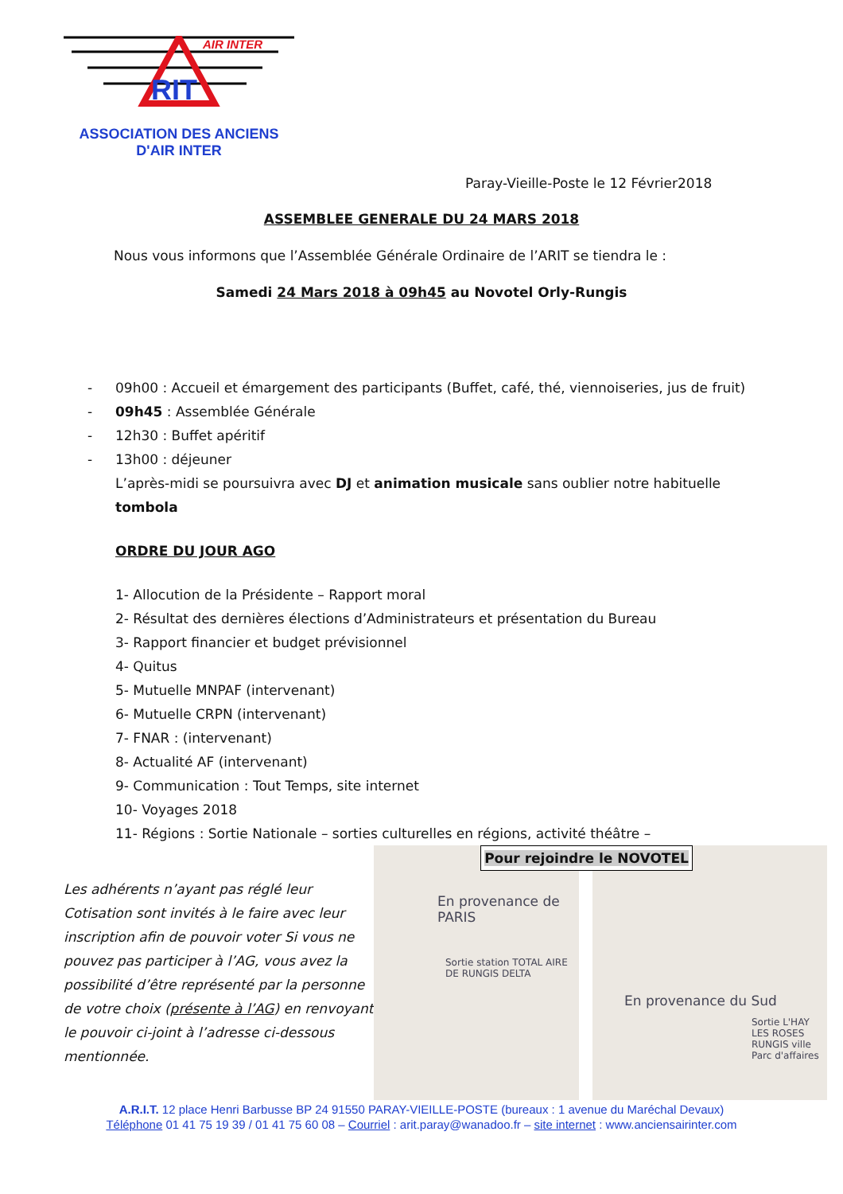AIR INTER
RIT
ASSOCIATION DES ANCIENS
D'AIR INTER
Paray-Vieille-Poste le 12 Février2018
ASSEMBLEE GENERALE DU 24 MARS 2018
Nous vous informons que l’Assemblée Générale Ordinaire de l’ARIT se tiendra le :
Samedi 24 Mars 2018 à 09h45 au Novotel Orly-Rungis
- 09h00 : Accueil et émargement des participants (Buffet, café, thé, viennoiseries, jus de fruit)
- 09h45 : Assemblée Générale
- 12h30 : Buffet apéritif
- 13h00 : déjeuner
L’après-midi se poursuivra avec DJ et animation musicale sans oublier notre habituelle tombola
ORDRE DU JOUR AGO
1- Allocution de la Présidente – Rapport moral
2- Résultat des dernières élections d’Administrateurs et présentation du Bureau
3- Rapport financier et budget prévisionnel
4- Quitus
5- Mutuelle MNPAF (intervenant)
6- Mutuelle CRPN (intervenant)
7- FNAR : (intervenant)
8- Actualité AF (intervenant)
9- Communication : Tout Temps, site internet
10- Voyages 2018
11- Régions : Sortie Nationale – sorties culturelles en régions, activité théâtre –
Les adhérents n’ayant pas réglé leur Cotisation sont invités à le faire avec leur inscription afin de pouvoir voter Si vous ne pouvez pas participer à l’AG, vous avez la possibilité d’être représenté par la personne de votre choix (présente à l’AG) en renvoyant le pouvoir ci-joint à l’adresse ci-dessous mentionnée.
En provenance de PARIS
Sortie station TOTAL AIRE DE RUNGIS DELTA
En provenance du Sud
Sortie L'HAY LES ROSES RUNGIS ville Parc d'affaires
Pour rejoindre le NOVOTEL
A.R.I.T. 12 place Henri Barbusse BP 24 91550 PARAY-VIEILLE-POSTE (bureaux : 1 avenue du Maréchal Devaux)
Téléphone 01 41 75 19 39 / 01 41 75 60 08 – Courriel : arit.paray@wanadoo.fr – site internet : www.anciensairinter.com